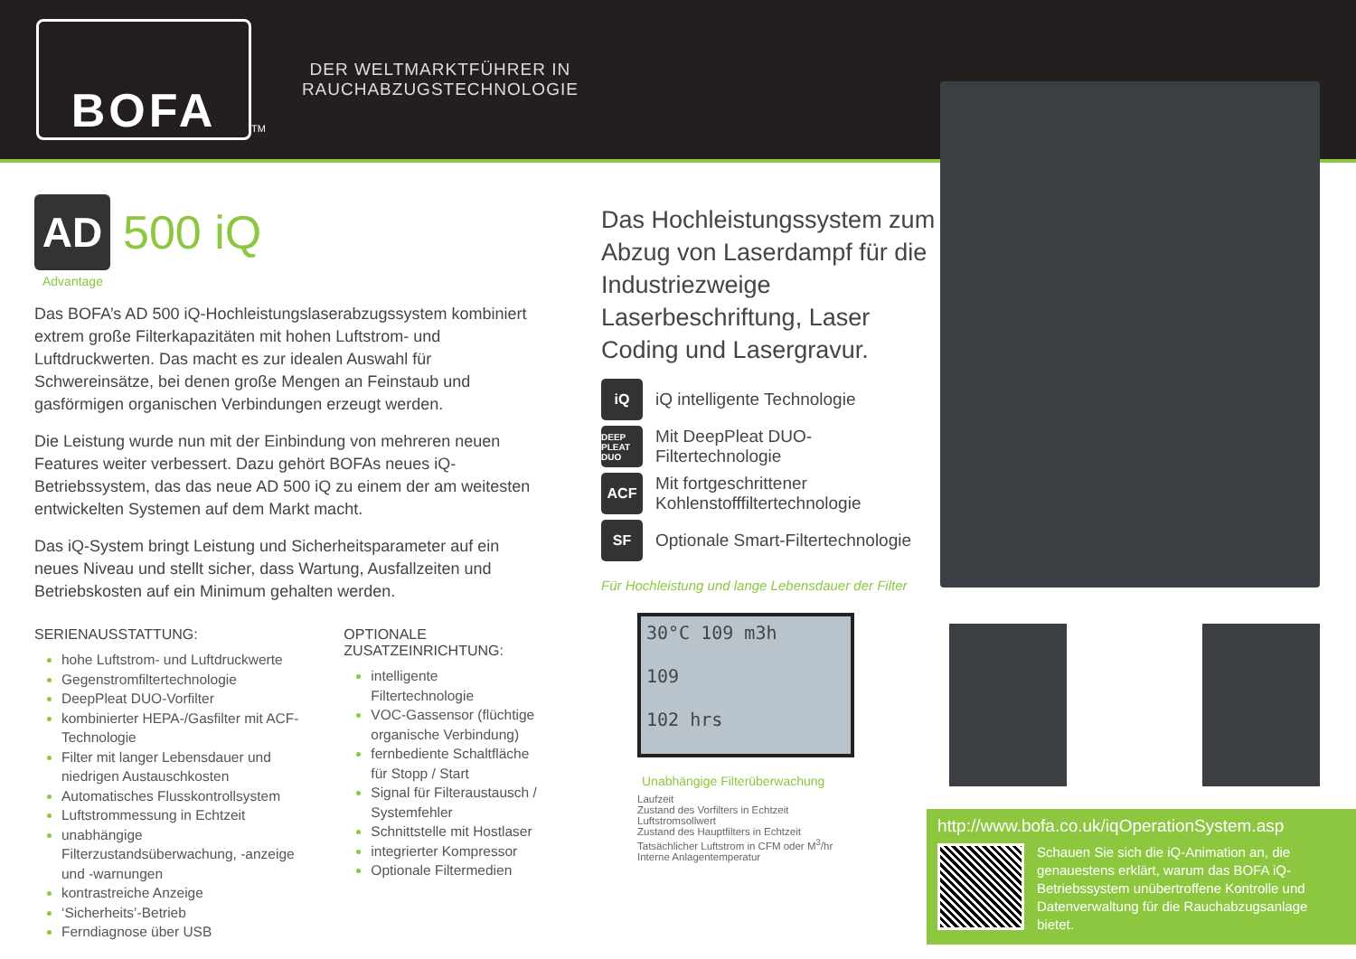BOFA
TM
DER WELTMARKTFÜHRER IN
RAUCHABZUGSTECHNOLOGIE
AD
500 iQ
Advantage
Das BOFA’s AD 500 iQ-Hochleistungslaserabzugssystem kombiniert extrem große Filterkapazitäten mit hohen Luftstrom- und Luftdruckwerten. Das macht es zur idealen Auswahl für Schwereinsätze, bei denen große Mengen an Feinstaub und gasförmigen organischen Verbindungen erzeugt werden.
Die Leistung wurde nun mit der Einbindung von mehreren neuen Features weiter verbessert. Dazu gehört BOFAs neues iQ-Betriebssystem, das das neue AD 500 iQ zu einem der am weitesten entwickelten Systemen auf dem Markt macht.
Das iQ-System bringt Leistung und Sicherheitsparameter auf ein neues Niveau und stellt sicher, dass Wartung, Ausfallzeiten und Betriebskosten auf ein Minimum gehalten werden.
SERIENAUSSTATTUNG:
hohe Luftstrom- und Luftdruckwerte
Gegenstromfiltertechnologie
DeepPleat DUO-Vorfilter
kombinierter HEPA-/Gasfilter mit ACF-Technologie
Filter mit langer Lebensdauer und niedrigen Austauschkosten
Automatisches Flusskontrollsystem
Luftstrommessung in Echtzeit
unabhängige Filterzustandsüberwachung, -anzeige und -warnungen
kontrastreiche Anzeige
‘Sicherheits’-Betrieb
Ferndiagnose über USB
OPTIONALE
ZUSATZEINRICHTUNG:
intelligente Filtertechnologie
VOC-Gassensor (flüchtige organische Verbindung)
fernbediente Schaltfläche für Stopp / Start
Signal für Filteraustausch / Systemfehler
Schnittstelle mit Hostlaser
integrierter Kompressor
Optionale Filtermedien
Das Hochleistungssystem zum Abzug von Laserdampf für die Industriezweige Laserbeschriftung, Laser Coding und Lasergravur.
iQ
iQ intelligente Technologie
DEEP PLEAT DUO
Mit DeepPleat DUO-Filtertechnologie
ACF
Mit fortgeschrittener Kohlenstofffiltertechnologie
SF
Optionale Smart-Filtertechnologie
Für Hochleistung und lange Lebensdauer der Filter
30°C 109 m3h
109
102 hrs
Unabhängige Filterüberwachung
Laufzeit
Zustand des Vorfilters in Echtzeit
Luftstromsollwert
Zustand des Hauptfilters in Echtzeit
Tatsächlicher Luftstrom in CFM oder M<sup>3</sup>/hr
Interne Anlagentemperatur
http://www.bofa.co.uk/iqOperationSystem.asp
Schauen Sie sich die iQ-Animation an, die genauestens erklärt, warum das BOFA iQ-Betriebssystem unübertroffene Kontrolle und Datenverwaltung für die Rauchabzugsanlage bietet.